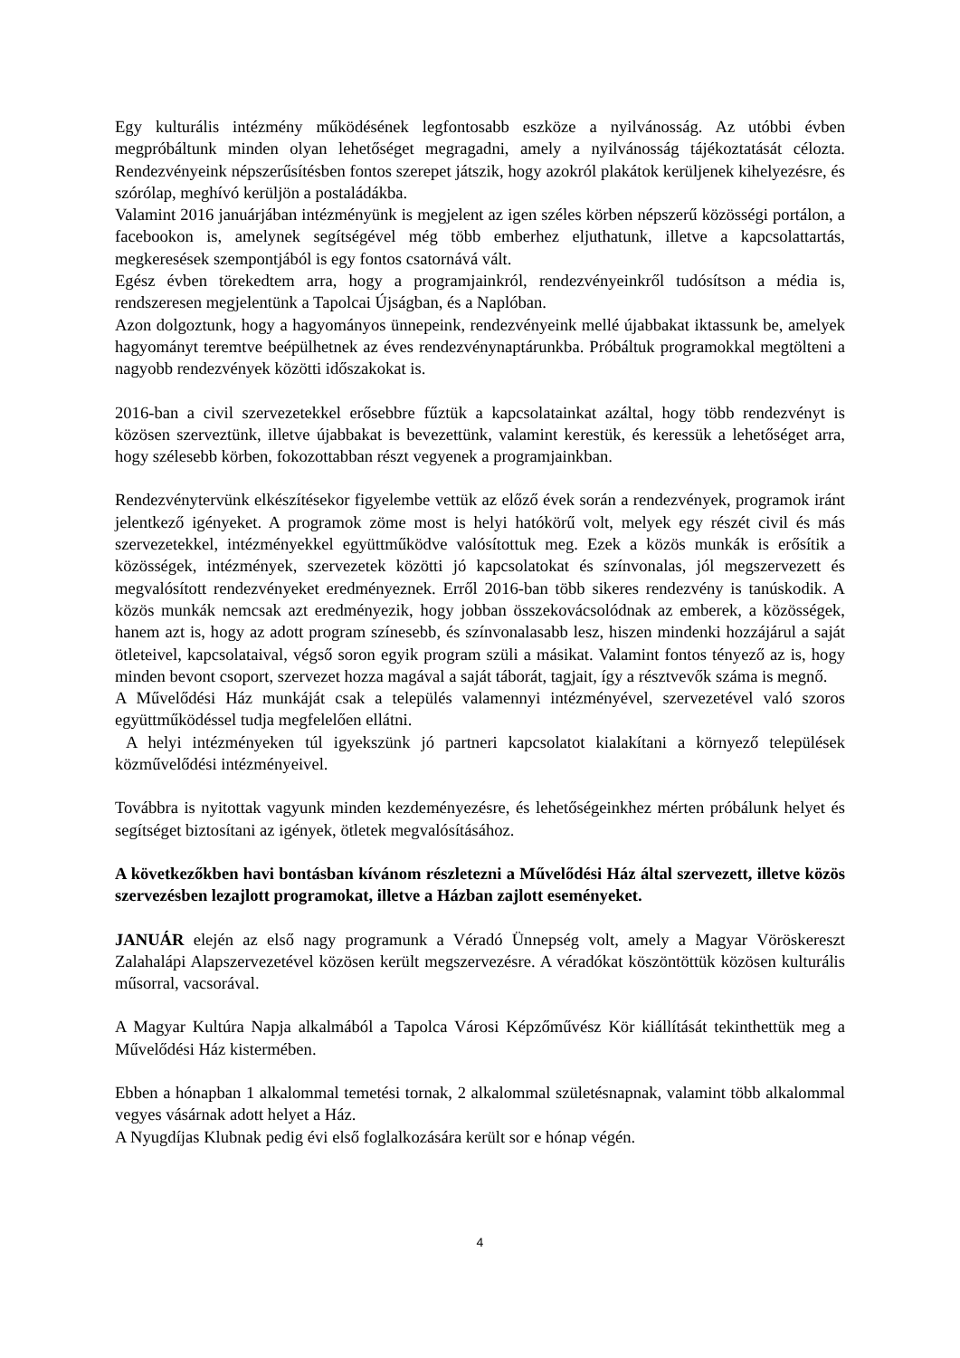Egy kulturális intézmény működésének legfontosabb eszköze a nyilvánosság. Az utóbbi évben megpróbáltunk minden olyan lehetőséget megragadni, amely a nyilvánosság tájékoztatását célozta. Rendezvényeink népszerűsítésben fontos szerepet játszik, hogy azokról plakátok kerüljenek kihelyezésre, és szórólap, meghívó kerüljön a postaládákba.
Valamint 2016 januárjában intézményünk is megjelent az igen széles körben népszerű közösségi portálon, a facebookon is, amelynek segítségével még több emberhez eljuthatunk, illetve a kapcsolattartás, megkeresések szempontjából is egy fontos csatornává vált.
Egész évben törekedtem arra, hogy a programjainkról, rendezvényeinkről tudósítson a média is, rendszeresen megjelentünk a Tapolcai Újságban, és a Naplóban.
Azon dolgoztunk, hogy a hagyományos ünnepeink, rendezvényeink mellé újabbakat iktassunk be, amelyek hagyományt teremtve beépülhetnek az éves rendezvénynaptárunkba. Próbáltuk programokkal megtölteni a nagyobb rendezvények közötti időszakokat is.
2016-ban a civil szervezetekkel erősebbre fűztük a kapcsolatainkat azáltal, hogy több rendezvényt is közösen szerveztünk, illetve újabbakat is bevezettünk, valamint kerestük, és keressük a lehetőséget arra, hogy szélesebb körben, fokozottabban részt vegyenek a programjainkban.
Rendezvénytervünk elkészítésekor figyelembe vettük az előző évek során a rendezvények, programok iránt jelentkező igényeket. A programok zöme most is helyi hatókörű volt, melyek egy részét civil és más szervezetekkel, intézményekkel együttműködve valósítottuk meg. Ezek a közös munkák is erősítik a közösségek, intézmények, szervezetek közötti jó kapcsolatokat és színvonalas, jól megszervezett és megvalósított rendezvényeket eredményeznek. Erről 2016-ban több sikeres rendezvény is tanúskodik. A közös munkák nemcsak azt eredményezik, hogy jobban összekovácsolódnak az emberek, a közösségek, hanem azt is, hogy az adott program színesebb, és színvonalasabb lesz, hiszen mindenki hozzájárul a saját ötleteivel, kapcsolataival, végső soron egyik program szüli a másikat. Valamint fontos tényező az is, hogy minden bevont csoport, szervezet hozza magával a saját táborát, tagjait, így a résztvevők száma is megnő.
A Művelődési Ház munkáját csak a település valamennyi intézményével, szervezetével való szoros együttműködéssel tudja megfelelően ellátni.
A helyi intézményeken túl igyekszünk jó partneri kapcsolatot kialakítani a környező települések közművelődési intézményeivel.
Továbbra is nyitottak vagyunk minden kezdeményezésre, és lehetőségeinkhez mérten próbálunk helyet és segítséget biztosítani az igények, ötletek megvalósításához.
A következőkben havi bontásban kívánom részletezni a Művelődési Ház által szervezett, illetve közös szervezésben lezajlott programokat, illetve a Házban zajlott eseményeket.
JANUÁR elején az első nagy programunk a Véradó Ünnepség volt, amely a Magyar Vöröskereszt Zalahalápi Alapszervezetével közösen került megszervezésre. A véradókat köszöntöttük közösen kulturális műsorral, vacsorával.
A Magyar Kultúra Napja alkalmából a Tapolca Városi Képzőművész Kör kiállítását tekinthettük meg a Művelődési Ház kistermében.
Ebben a hónapban 1 alkalommal temetési tornak, 2 alkalommal születésnapnak, valamint több alkalommal vegyes vásárnak adott helyet a Ház.
A Nyugdíjas Klubnak pedig évi első foglalkozására került sor e hónap végén.
4